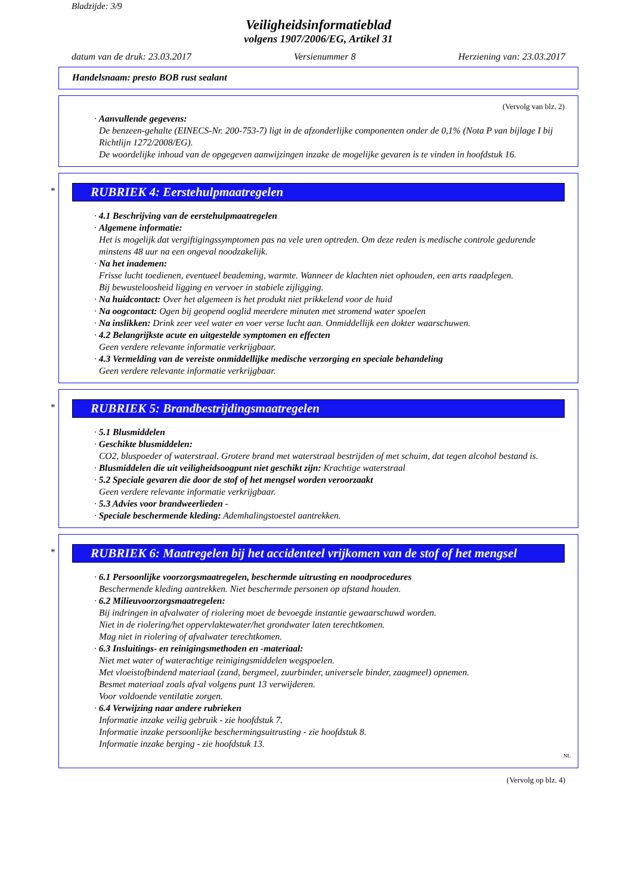Bladzijde: 3/9
Veiligheidsinformatieblad
volgens 1907/2006/EG, Artikel 31
datum van de druk: 23.03.2017 Versienummer 8 Herziening van: 23.03.2017
Handelsnaam: presto BOB rust sealant
(Vervolg van blz. 2)
· Aanvullende gegevens:
De benzeen-gehalte (EINECS-Nr. 200-753-7) ligt in de afzonderlijke componenten onder de 0,1% (Nota P van bijlage I bij Richtlijn 1272/2008/EG).
De woordelijke inhoud van de opgegeven aanwijzingen inzake de mogelijke gevaren is te vinden in hoofdstuk 16.
*
RUBRIEK 4: Eerstehulpmaatregelen
· 4.1 Beschrijving van de eerstehulpmaatregelen
· Algemene informatie:
Het is mogelijk dat vergiftigingssymptomen pas na vele uren optreden. Om deze reden is medische controle gedurende minstens 48 uur na een ongeval noodzakelijk.
· Na het inademen:
Frisse lucht toedienen, eventueel beademing, warmte. Wanneer de klachten niet ophouden, een arts raadplegen.
Bij bewusteloosheid ligging en vervoer in stabiele zijligging.
· Na huidcontact: Over het algemeen is het produkt niet prikkelend voor de huid
· Na oogcontact: Ogen bij geopend ooglid meerdere minuten met stromend water spoelen
· Na inslikken: Drink zeer veel water en voer verse lucht aan. Onmiddellijk een dokter waarschuwen.
· 4.2 Belangrijkste acute en uitgestelde symptomen en effecten
Geen verdere relevante informatie verkrijgbaar.
· 4.3 Vermelding van de vereiste onmiddellijke medische verzorging en speciale behandeling
Geen verdere relevante informatie verkrijgbaar.
*
RUBRIEK 5: Brandbestrijdingsmaatregelen
· 5.1 Blusmiddelen
· Geschikte blusmiddelen:
CO2, bluspoeder of waterstraal. Grotere brand met waterstraal bestrijden of met schuim, dat tegen alcohol bestand is.
· Blusmiddelen die uit veiligheidsoogpunt niet geschikt zijn: Krachtige waterstraal
· 5.2 Speciale gevaren die door de stof of het mengsel worden veroorzaakt
Geen verdere relevante informatie verkrijgbaar.
· 5.3 Advies voor brandweerlieden -
· Speciale beschermende kleding: Ademhalingstoestel aantrekken.
*
RUBRIEK 6: Maatregelen bij het accidenteel vrijkomen van de stof of het mengsel
· 6.1 Persoonlijke voorzorgsmaatregelen, beschermde uitrusting en noodprocedures
Beschermende kleding aantrekken. Niet beschermde personen op afstand houden.
· 6.2 Milieuvoorzorgsmaatregelen:
Bij indringen in afvalwater of riolering moet de bevoegde instantie gewaarschuwd worden.
Niet in de riolering/het oppervlaktewater/het grondwater laten terechtkomen.
Mag niet in riolering of afvalwater terechtkomen.
· 6.3 Insluitings- en reinigingsmethoden en -materiaal:
Niet met water of waterachtige reinigingsmiddelen wegspoelen.
Met vloeistofbindend materiaal (zand, bergmeel, zuurbinder, universele binder, zaagmeel) opnemen.
Besmet materiaal zoals afval volgens punt 13 verwijderen.
Voor voldoende ventilatie zorgen.
· 6.4 Verwijzing naar andere rubrieken
Informatie inzake veilig gebruik - zie hoofdstuk 7.
Informatie inzake persoonlijke beschermingsuitrusting - zie hoofdstuk 8.
Informatie inzake berging - zie hoofdstuk 13.
NL
(Vervolg op blz. 4)